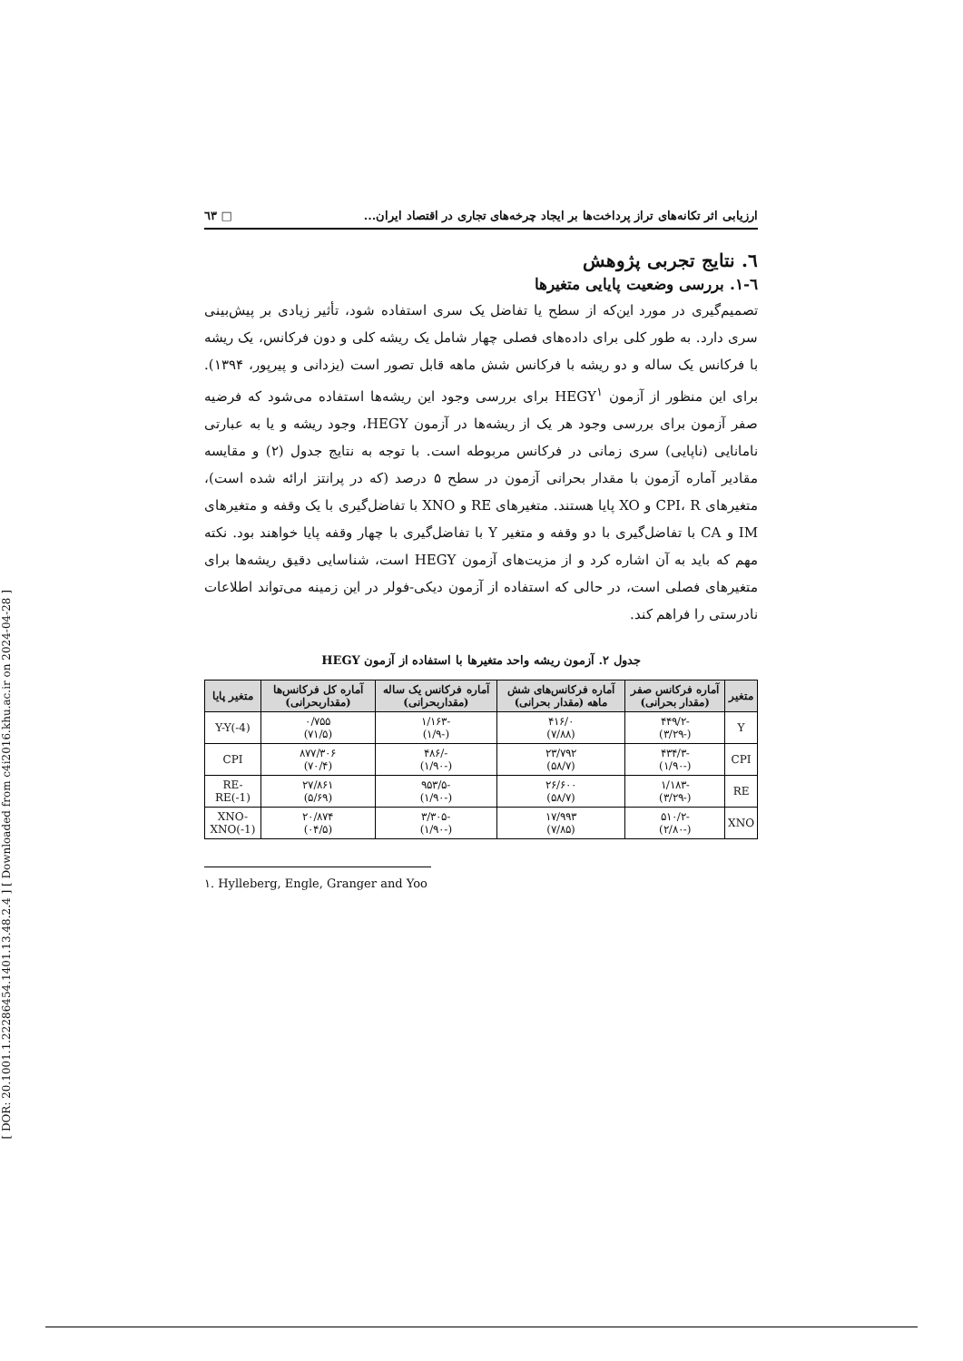[ DOR: 20.1001.1.22286454.1401.13.48.2.4 ] [ Downloaded from c4i2016.khu.ac.ir on 2024-04-28 ]
ارزیابی اثر تکانه‌های تراز پرداخت‌ها بر ایجاد چرخه‌های تجاری در اقتصاد ایران... □ ٦٣
٦. نتایج تجربی پژوهش
٦-١. بررسی وضعیت پایایی متغیرها
تصمیم‌گیری در مورد این‌که از سطح یا تفاضل یک سری استفاده شود، تأثیر زیادی بر پیش‌بینی سری دارد. به طور کلی برای داده‌های فصلی چهار شامل یک ریشه کلی و دون فرکانس، یک ریشه با فرکانس یک ساله و دو ریشه با فرکانس شش ماهه قابل تصور است (یزدانی و پیرپور، ١٣٩۴). برای این منظور از آزمون HEGY<sup>١</sup> برای بررسی وجود این ریشه‌ها استفاده می‌شود که فرضیه صفر آزمون برای بررسی وجود هر یک از ریشه‌ها در آزمون HEGY، وجود ریشه و یا به عبارتی نامانایی (ناپایی) سری زمانی در فرکانس مربوطه است. با توجه به نتایج جدول (٢) و مقایسه مقادیر آماره آزمون با مقدار بحرانی آزمون در سطح ۵ درصد (که در پرانتز ارائه شده است)، متغیرهای CPI، R و XO پایا هستند. متغیرهای RE و XNO با تفاضل‌گیری با یک وقفه و متغیرهای IM و CA با تفاضل‌گیری با دو وقفه و متغیر Y با تفاضل‌گیری با چهار وقفه پایا خواهند بود. نکته مهم که باید به آن اشاره کرد و از مزیت‌های آزمون HEGY است، شناسایی دقیق ریشه‌ها برای متغیرهای فصلی است، در حالی که استفاده از آزمون دیکی-فولر در این زمینه می‌تواند اطلاعات نادرستی را فراهم کند.
جدول ٢. آزمون ریشه واحد متغیرها با استفاده از آزمون HEGY
| متغیر | آماره فرکانس صفر (مقدار بحرانی) | آماره فرکانس‌های شش ماهه (مقدار بحرانی) | آماره فرکانس یک ساله (مقداربحرانی) | آماره کل فرکانس‌ها (مقداربحرانی) | متغیر پایا |
| --- | --- | --- | --- | --- | --- |
| Y | -٢/۴۴٩ (-٣/٢٩) | ٠/۴١۶ (٧/٨٨) | -١/١۶٣ (-١/٩) | ٠/٧۵۵ (۵/٧١) | Y-Y(-4) |
| CPI | -٣/۴٣۴ (-١/٩٠) | ٢٣/٧٩٢ (٧/۵٨) | -/۴٨۶ (-١/٩٠) | ٣٠۶/٨٧٧ (۴/٧٠) | CPI |
| RE | -١/١٨٣ (-٣/٢٩) | ٢۶/۶٠٠ (٧/۵٨) | -۵/٩۵٣ (-١/٩٠) | ٢٧/٨۶١ (۵/۶٩) | RE-RE(-1) |
| XNO | -٢/۵١٠ (-٢/٨٠) | ١٧/٩٩٣ (٧/٨۵) | -٣/٣٠۵ (-١/٩٠) | ٢٠/٨٧۴ (۵/٠۴) | XNO- XNO(-1) |
١. Hylleberg, Engle, Granger and Yoo